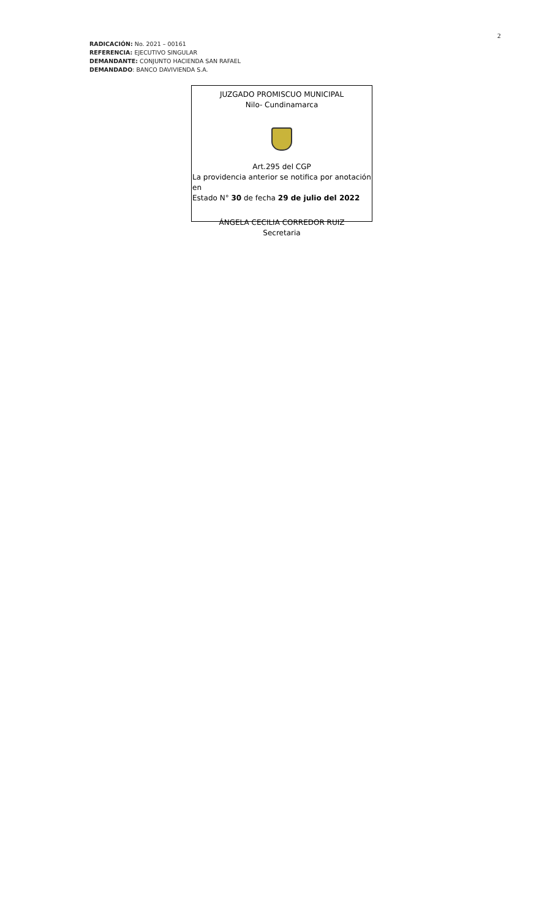2
RADICACIÓN: No. 2021 – 00161
REFERENCIA: EJECUTIVO SINGULAR
DEMANDANTE: CONJUNTO HACIENDA SAN RAFAEL
DEMANDADO: BANCO DAVIVIENDA S.A.
JUZGADO PROMISCUO MUNICIPAL
Nilo- Cundinamarca
Art.295 del CGP
La providencia anterior se notifica por anotación en
Estado N° 30 de fecha 29 de julio del 2022
ÁNGELA CECILIA CORREDOR RUIZ
Secretaria